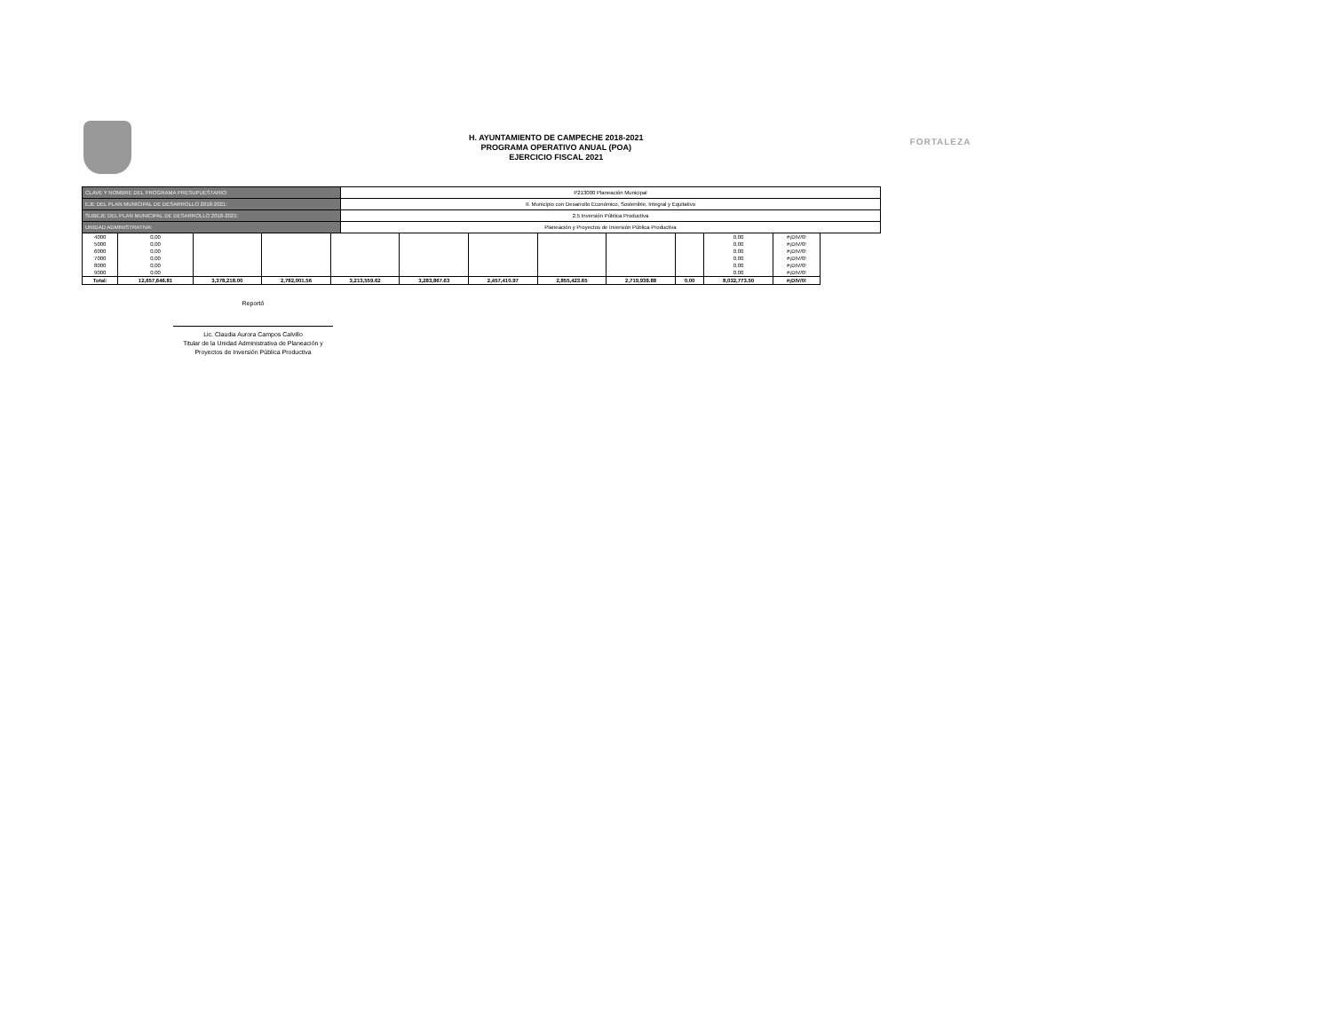H. AYUNTAMIENTO DE CAMPECHE 2018-2021
PROGRAMA OPERATIVO ANUAL (POA)
EJERCICIO FISCAL 2021
FORTALEZA
| CLAVE Y NOMBRE DEL PROGRAMA PRESUPUESTARIO: | P213000 Planeación Municipal |
| EJE DEL PLAN MUNICIPAL DE DESARROLLO 2018-2021: | II. Municipio con Desarrollo Económico, Sostenible, Integral y Equitativo |
| SUBEJE DEL PLAN MUNICIPAL DE DESARROLLO 2018-2021: | 2.5 Inversión Pública Productiva |
| UNIDAD ADMINISTRATIVA: | Planeación y Proyectos de Inversión Pública Productiva |
| 4000 | 0.00 | | | | | | | | | 0.00 | #¡DIV/0! |
| 5000 | 0.00 | | | | | | | | | 0.00 | #¡DIV/0! |
| 6000 | 0.00 | | | | | | | | | 0.00 | #¡DIV/0! |
| 7000 | 0.00 | | | | | | | | | 0.00 | #¡DIV/0! |
| 8000 | 0.00 | | | | | | | | | 0.00 | #¡DIV/0! |
| 9000 | 0.00 | | | | | | | | | 0.00 | #¡DIV/0! |
| Total: | 12,657,646.81 | 3,378,218.00 | 2,782,001.56 | 3,213,559.62 | 3,283,867.63 | 2,457,410.97 | 2,855,423.65 | 2,719,938.88 | 0.00 | 8,032,773.50 | #¡DIV/0! |
Reportó
Lic. Claudia Aurora Campos Calvillo
Titular de la Unidad Administrativa de Planeación y
Proyectos de Inversión Pública Productiva